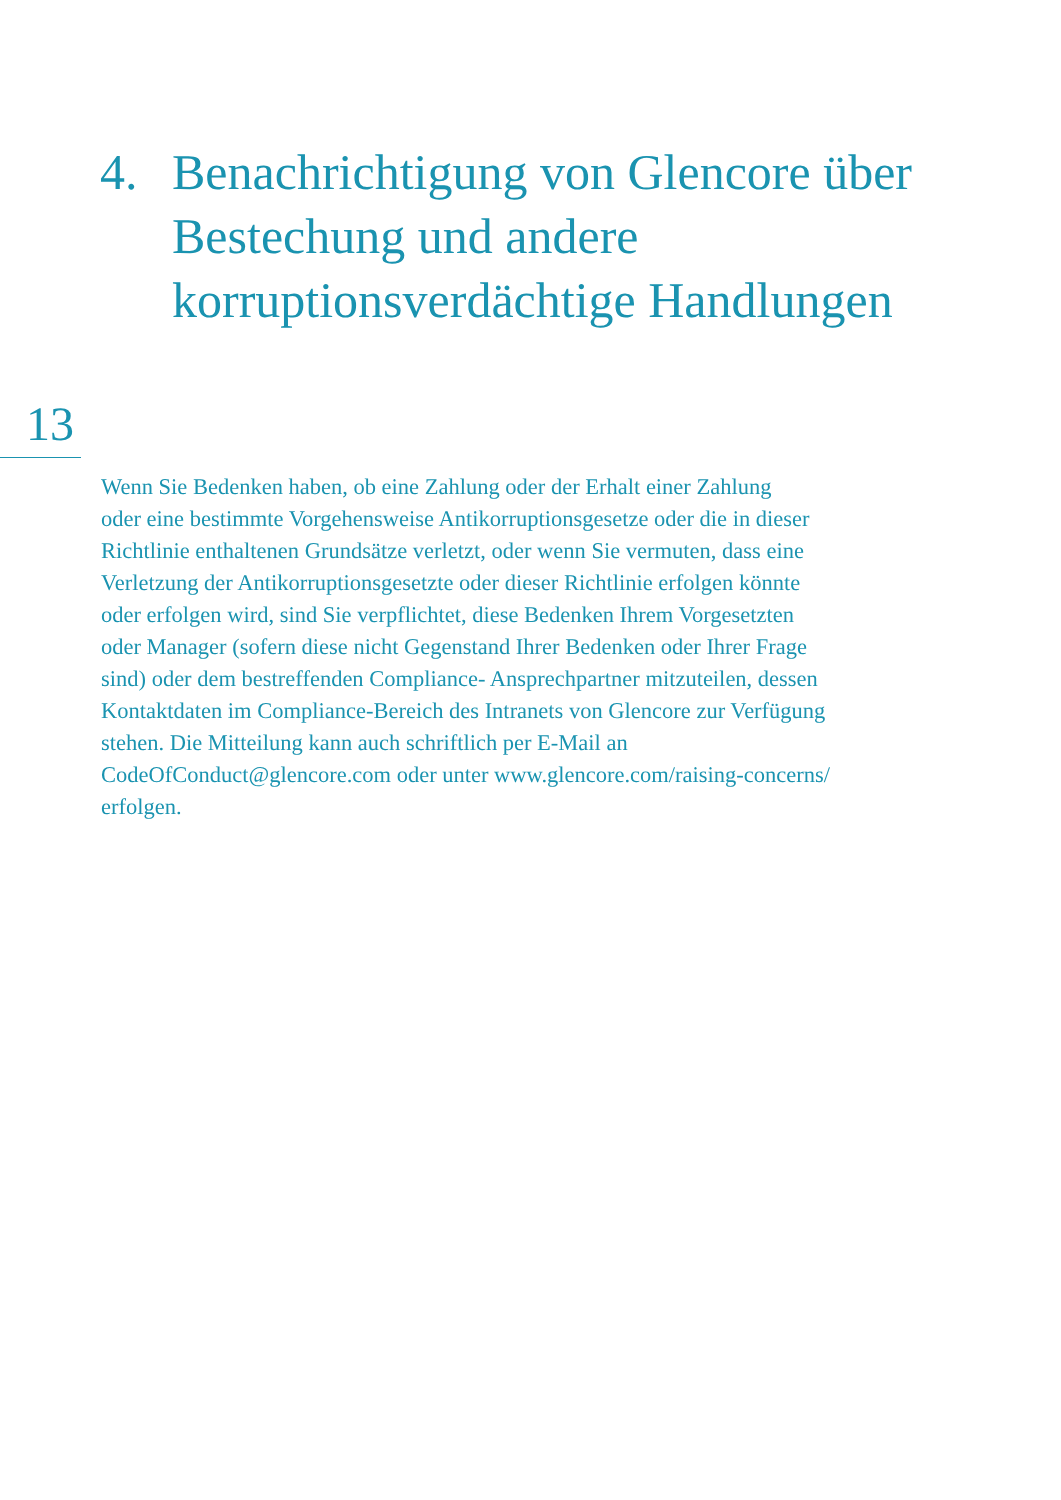4. Benachrichtigung von Glencore über Bestechung und andere korruptionsverdächtige Handlungen
13
Wenn Sie Bedenken haben, ob eine Zahlung oder der Erhalt einer Zahlung
oder eine bestimmte Vorgehensweise Antikorruptionsgesetze oder die in dieser
Richtlinie enthaltenen Grundsätze verletzt, oder wenn Sie vermuten, dass eine
Verletzung der Antikorruptionsgesetzte oder dieser Richtlinie erfolgen könnte
oder erfolgen wird, sind Sie verpflichtet, diese Bedenken Ihrem Vorgesetzten
oder Manager (sofern diese nicht Gegenstand Ihrer Bedenken oder Ihrer Frage
sind) oder dem bestreffenden Compliance- Ansprechpartner mitzuteilen, dessen
Kontaktdaten im Compliance-Bereich des Intranets von Glencore zur Verfügung
stehen. Die Mitteilung kann auch schriftlich per E-Mail an
CodeOfConduct@glencore.com oder unter www.glencore.com/raising-concerns/
erfolgen.